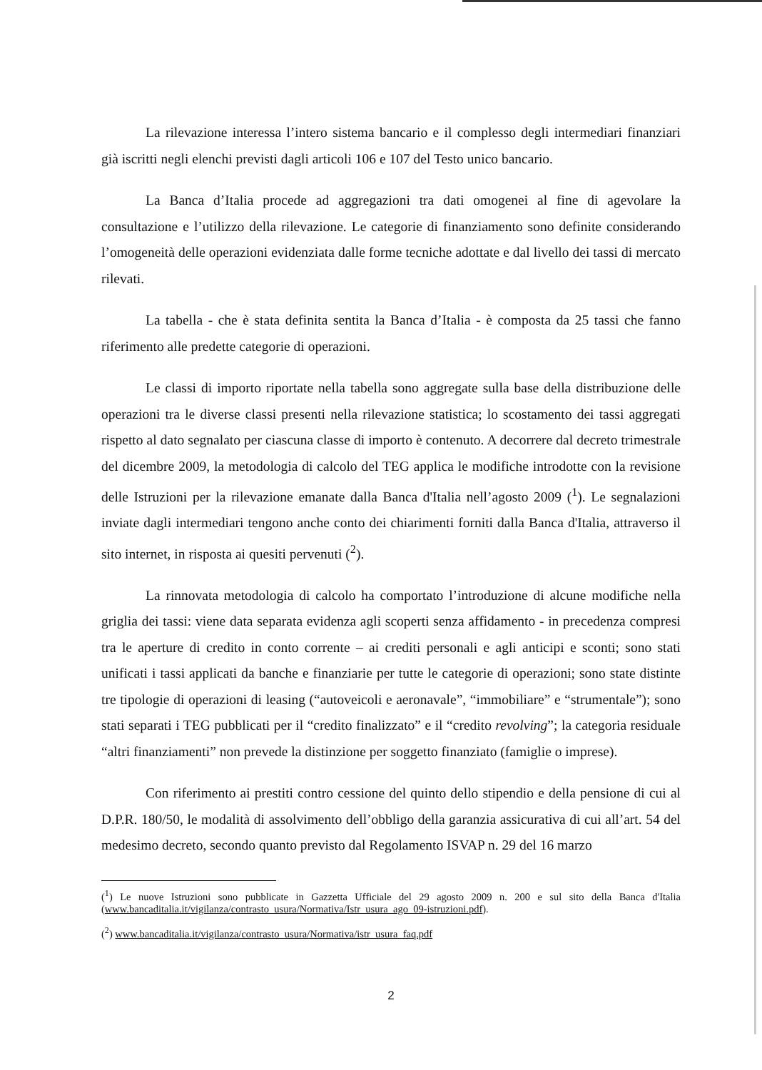La rilevazione interessa l’intero sistema bancario e il complesso degli intermediari finanziari già iscritti negli elenchi previsti dagli articoli 106 e 107 del Testo unico bancario.
La Banca d’Italia procede ad aggregazioni tra dati omogenei al fine di agevolare la consultazione e l’utilizzo della rilevazione. Le categorie di finanziamento sono definite considerando l’omogeneità delle operazioni evidenziata dalle forme tecniche adottate e dal livello dei tassi di mercato rilevati.
La tabella - che è stata definita sentita la Banca d’Italia - è composta da 25 tassi che fanno riferimento alle predette categorie di operazioni.
Le classi di importo riportate nella tabella sono aggregate sulla base della distribuzione delle operazioni tra le diverse classi presenti nella rilevazione statistica; lo scostamento dei tassi aggregati rispetto al dato segnalato per ciascuna classe di importo è contenuto. A decorrere dal decreto trimestrale del dicembre 2009, la metodologia di calcolo del TEG applica le modifiche introdotte con la revisione delle Istruzioni per la rilevazione emanate dalla Banca d'Italia nell’agosto 2009 (<sup>1</sup>). Le segnalazioni inviate dagli intermediari tengono anche conto dei chiarimenti forniti dalla Banca d'Italia, attraverso il sito internet, in risposta ai quesiti pervenuti (<sup>2</sup>).
La rinnovata metodologia di calcolo ha comportato l’introduzione di alcune modifiche nella griglia dei tassi: viene data separata evidenza agli scoperti senza affidamento - in precedenza compresi tra le aperture di credito in conto corrente – ai crediti personali e agli anticipi e sconti; sono stati unificati i tassi applicati da banche e finanziarie per tutte le categorie di operazioni; sono state distinte tre tipologie di operazioni di leasing (“autoveicoli e aeronavale”, “immobiliare” e “strumentale”); sono stati separati i TEG pubblicati per il “credito finalizzato” e il “credito revolving”; la categoria residuale “altri finanziamenti” non prevede la distinzione per soggetto finanziato (famiglie o imprese).
Con riferimento ai prestiti contro cessione del quinto dello stipendio e della pensione di cui al D.P.R. 180/50, le modalità di assolvimento dell’obbligo della garanzia assicurativa di cui all’art. 54 del medesimo decreto, secondo quanto previsto dal Regolamento ISVAP n. 29 del 16 marzo
(<sup>1</sup>) Le nuove Istruzioni sono pubblicate in Gazzetta Ufficiale del 29 agosto 2009 n. 200 e sul sito della Banca d'Italia (www.bancaditalia.it/vigilanza/contrasto_usura/Normativa/Istr_usura_ago_09-istruzioni.pdf).
(<sup>2</sup>) www.bancaditalia.it/vigilanza/contrasto_usura/Normativa/istr_usura_faq.pdf
2